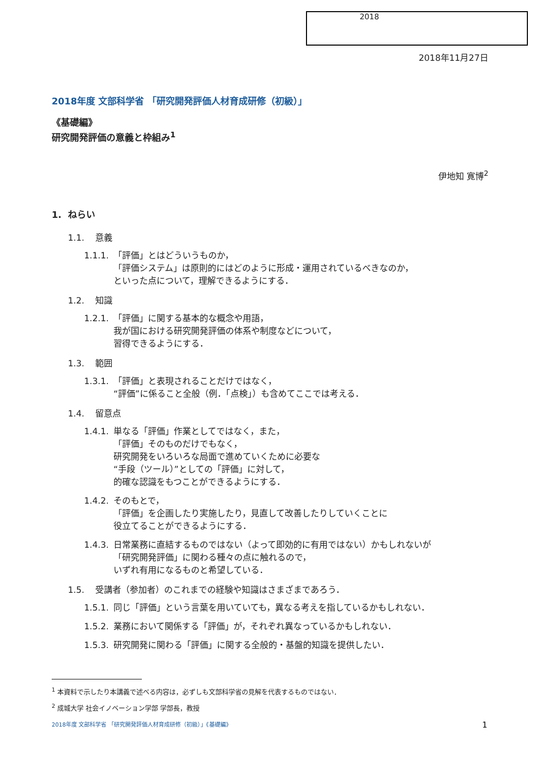2018
2018年11月27日
2018年度 文部科学省 「研究開発評価人材育成研修（初級）」
《基礎編》
研究開発評価の意義と枠組み<sup>1</sup>
伊地知 寛博<sup>2</sup>
1. ねらい
1.1. 意義
1.1.1. 「評価」とはどういうものか，
「評価システム」は原則的にはどのように形成・運用されているべきなのか，
といった点について，理解できるようにする．
1.2. 知識
1.2.1. 「評価」に関する基本的な概念や用語，
我が国における研究開発評価の体系や制度などについて，
習得できるようにする．
1.3. 範囲
1.3.1. 「評価」と表現されることだけではなく，
“評価”に係ること全般（例．「点検」）も含めてここでは考える．
1.4. 留意点
1.4.1. 単なる「評価」作業としてではなく，また，
「評価」そのものだけでもなく，
研究開発をいろいろな局面で進めていくために必要な
“手段（ツール）”としての「評価」に対して，
的確な認識をもつことができるようにする．
1.4.2. そのもとで，
「評価」を企画したり実施したり，見直して改善したりしていくことに
役立てることができるようにする．
1.4.3. 日常業務に直結するものではない（よって即効的に有用ではない）かもしれないが
「研究開発評価」に関わる種々の点に触れるので，
いずれ有用になるものと希望している．
1.5. 受講者（参加者）のこれまでの経験や知識はさまざまであろう．
1.5.1. 同じ「評価」という言葉を用いていても，異なる考えを指しているかもしれない．
1.5.2. 業務において関係する「評価」が，それぞれ異なっているかもしれない．
1.5.3. 研究開発に関わる「評価」に関する全般的・基盤的知識を提供したい．
<sup>1</sup> 本資料で示したり本講義で述べる内容は，必ずしも文部科学省の見解を代表するものではない．
<sup>2</sup> 成城大学 社会イノベーション学部 学部長，教授
2018年度 文部科学省 「研究開発評価人材育成研修（初級）」《基礎編》 1